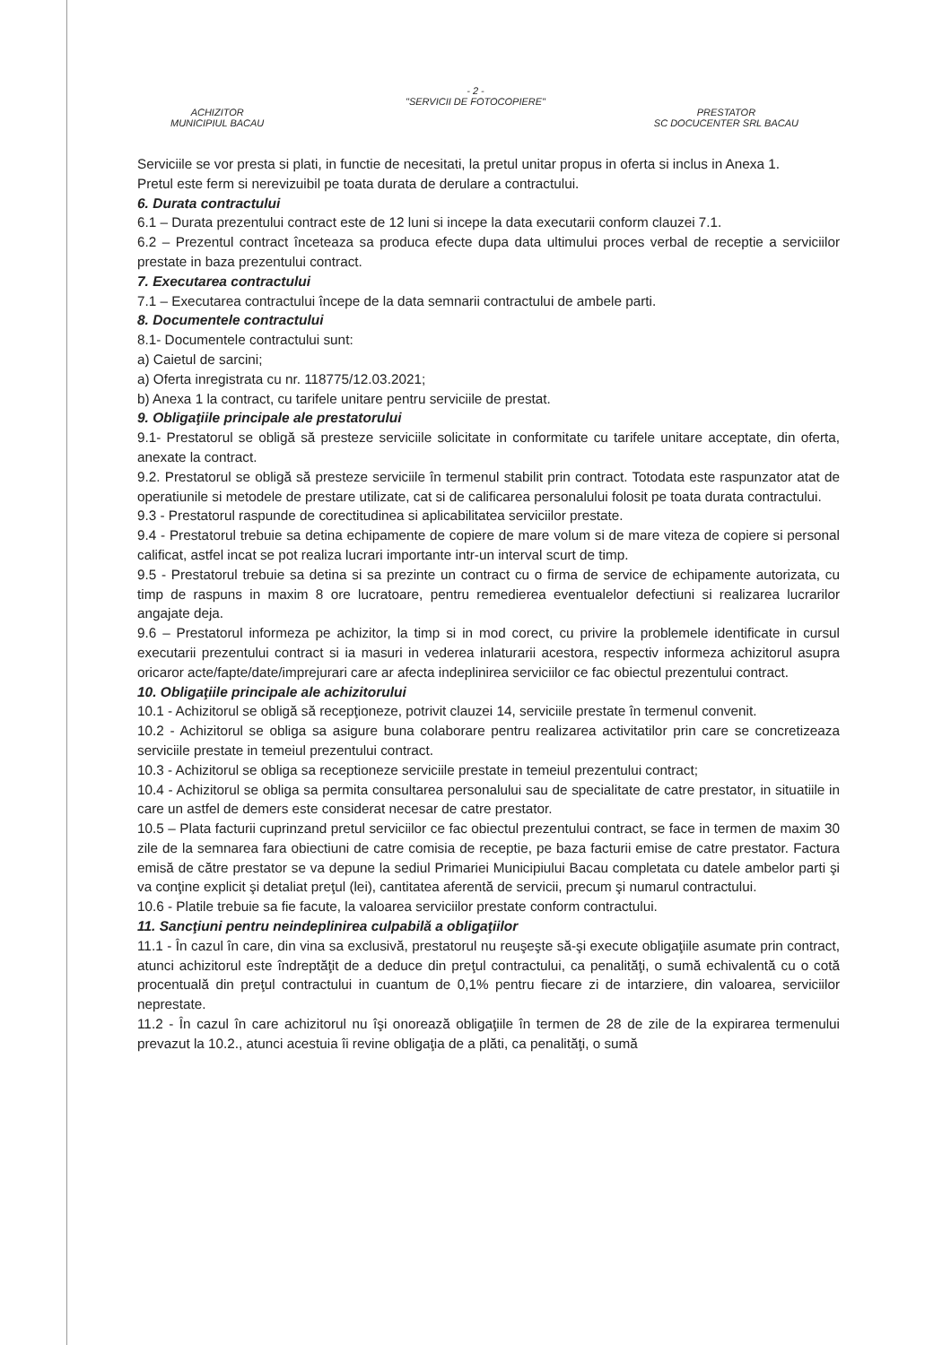- 2 -
"SERVICII DE FOTOCOPIERE"
ACHIZITOR
MUNICIPIUL BACAU
PRESTATOR
SC DOCUCENTER SRL BACAU
Serviciile se vor presta si plati, in functie de necesitati, la pretul unitar propus in oferta si inclus in Anexa 1.
Pretul este ferm si nerevizuibil pe toata durata de derulare a contractului.
6. Durata contractului
6.1 – Durata prezentului contract este de 12 luni si incepe la data executarii conform clauzei 7.1.
6.2 – Prezentul contract înceteaza sa produca efecte dupa data ultimului proces verbal de receptie a serviciilor prestate in baza prezentului contract.
7. Executarea contractului
7.1 – Executarea contractului începe de la data semnarii contractului de ambele parti.
8. Documentele contractului
8.1- Documentele contractului sunt:
a) Caietul de sarcini;
a) Oferta inregistrata cu nr. 118775/12.03.2021;
b) Anexa 1 la contract, cu tarifele unitare pentru serviciile de prestat.
9. Obligaţiile principale ale prestatorului
9.1- Prestatorul se obligă să presteze serviciile solicitate in conformitate cu tarifele unitare acceptate, din oferta, anexate la contract.
9.2. Prestatorul se obligă să presteze serviciile în termenul stabilit prin contract. Totodata este raspunzator atat de operatiunile si metodele de prestare utilizate, cat si de calificarea personalului folosit pe toata durata contractului.
9.3 - Prestatorul raspunde de corectitudinea si aplicabilitatea serviciilor prestate.
9.4 - Prestatorul trebuie sa detina echipamente de copiere de mare volum si de mare viteza de copiere si personal calificat, astfel incat se pot realiza lucrari importante intr-un interval scurt de timp.
9.5 - Prestatorul trebuie sa detina si sa prezinte un contract cu o firma de service de echipamente autorizata, cu timp de raspuns in maxim 8 ore lucratoare, pentru remedierea eventualelor defectiuni si realizarea lucrarilor angajate deja.
9.6 – Prestatorul informeza pe achizitor, la timp si in mod corect, cu privire la problemele identificate in cursul executarii prezentului contract si ia masuri in vederea inlaturarii acestora, respectiv informeza achizitorul asupra oricaror acte/fapte/date/imprejurari care ar afecta indeplinirea serviciilor ce fac obiectul prezentului contract.
10. Obligaţiile principale ale achizitorului
10.1 - Achizitorul se obligă să recepţioneze, potrivit clauzei 14, serviciile prestate în termenul convenit.
10.2 - Achizitorul se obliga sa asigure buna colaborare pentru realizarea activitatilor prin care se concretizeaza serviciile prestate in temeiul prezentului contract.
10.3 - Achizitorul se obliga sa receptioneze serviciile prestate in temeiul prezentului contract;
10.4 - Achizitorul se obliga sa permita consultarea personalului sau de specialitate de catre prestator, in situatiile in care un astfel de demers este considerat necesar de catre prestator.
10.5 – Plata facturii cuprinzand pretul serviciilor ce fac obiectul prezentului contract, se face in termen de maxim 30 zile de la semnarea fara obiectiuni de catre comisia de receptie, pe baza facturii emise de catre prestator. Factura emisă de către prestator se va depune la sediul Primariei Municipiului Bacau completata cu datele ambelor parti şi va conţine explicit şi detaliat preţul (lei), cantitatea aferentă de servicii, precum şi numarul contractului.
10.6 - Platile trebuie sa fie facute, la valoarea serviciilor prestate conform contractului.
11. Sancţiuni pentru neindeplinirea culpabilă a obligaţiilor
11.1 - În cazul în care, din vina sa exclusivă, prestatorul nu reuşeşte să-şi execute obligaţiile asumate prin contract, atunci achizitorul este îndreptăţit de a deduce din preţul contractului, ca penalităţi, o sumă echivalentă cu o cotă procentuală din preţul contractului in cuantum de 0,1% pentru fiecare zi de intarziere, din valoarea, serviciilor neprestate.
11.2 - În cazul în care achizitorul nu îşi onorează obligaţiile în termen de 28 de zile de la expirarea termenului prevazut la 10.2., atunci acestuia îi revine obligaţia de a plăti, ca penalităţi, o sumă